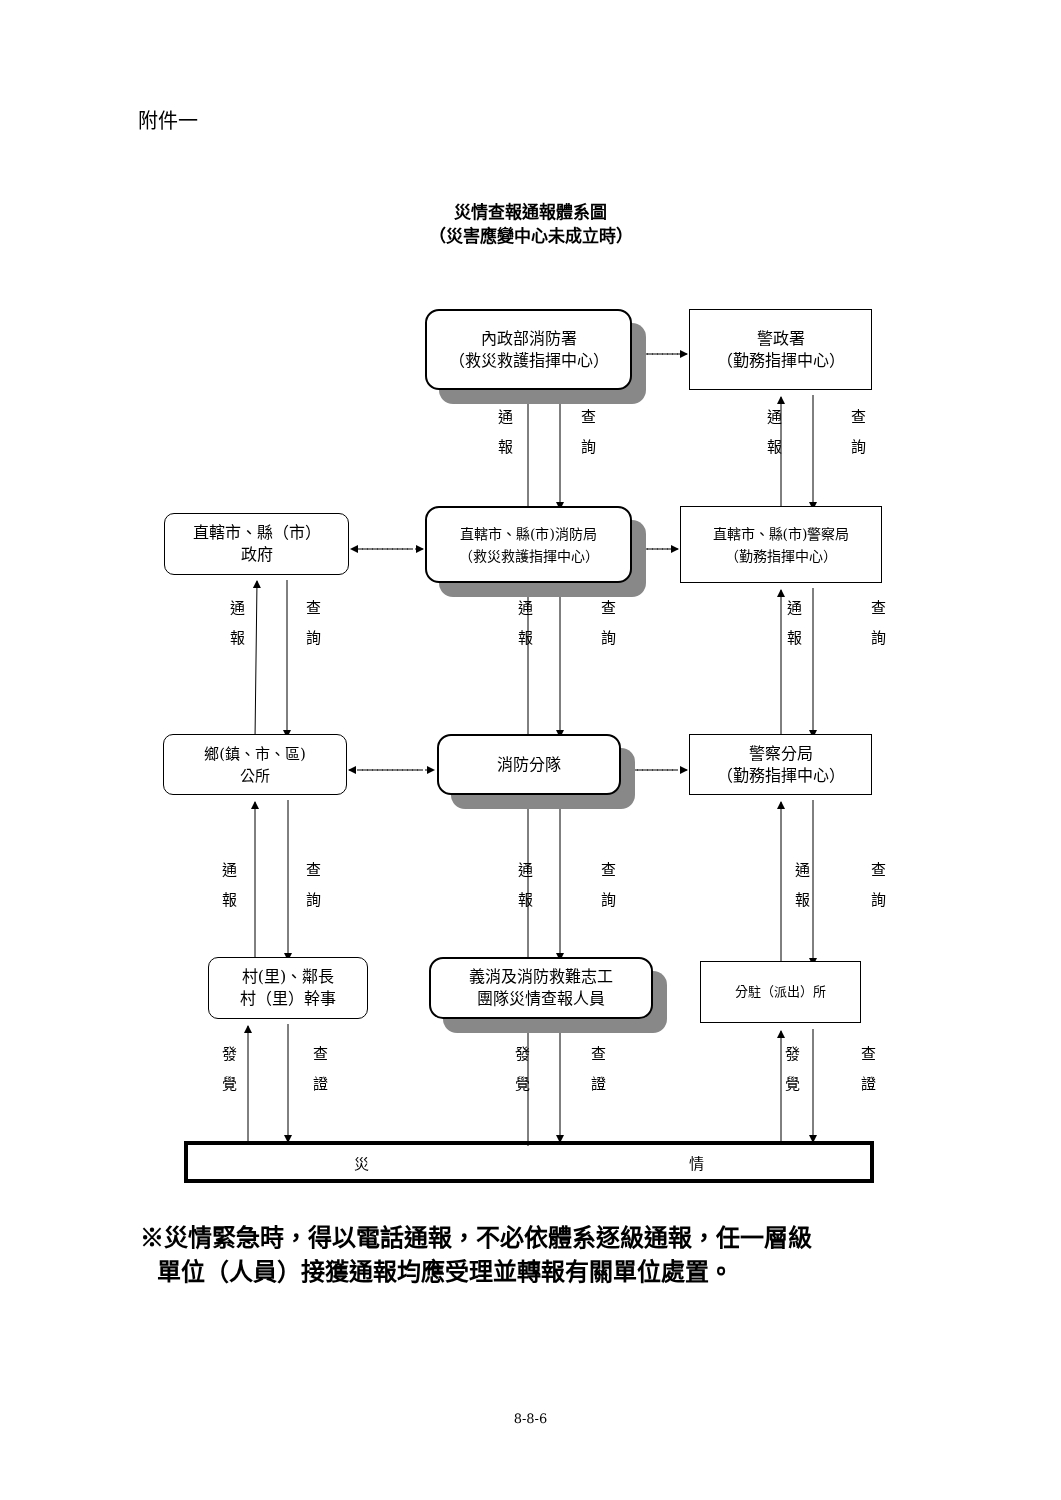附件一
災情查報通報體系圖
（災害應變中心未成立時）
內政部消防署
（救災救護指揮中心）
警政署
（勤務指揮中心）
通
報
查
詢
通
報
查
詢
直轄市、縣（市）
政府
直轄市、縣(市)消防局
（救災救護指揮中心）
直轄市、縣(市)警察局
（勤務指揮中心）
通
報
查
詢
通
報
查
詢
通
報
查
詢
鄉(鎮、市、區)
公所
消防分隊 警察分局
（勤務指揮中心）
通
報
查
詢
通
報
查
詢
通
報
查
詢
村(里)、鄰長
村（里）幹事
義消及消防救難志工
團隊災情查報人員
分駐（派出）所
發
覺
查
證
發
覺
查
證
發
覺
查
證
災 情
※災情緊急時，得以電話通報，不必依體系逐級通報，任一層級
單位（人員）接獲通報均應受理並轉報有關單位處置。
8-8-6